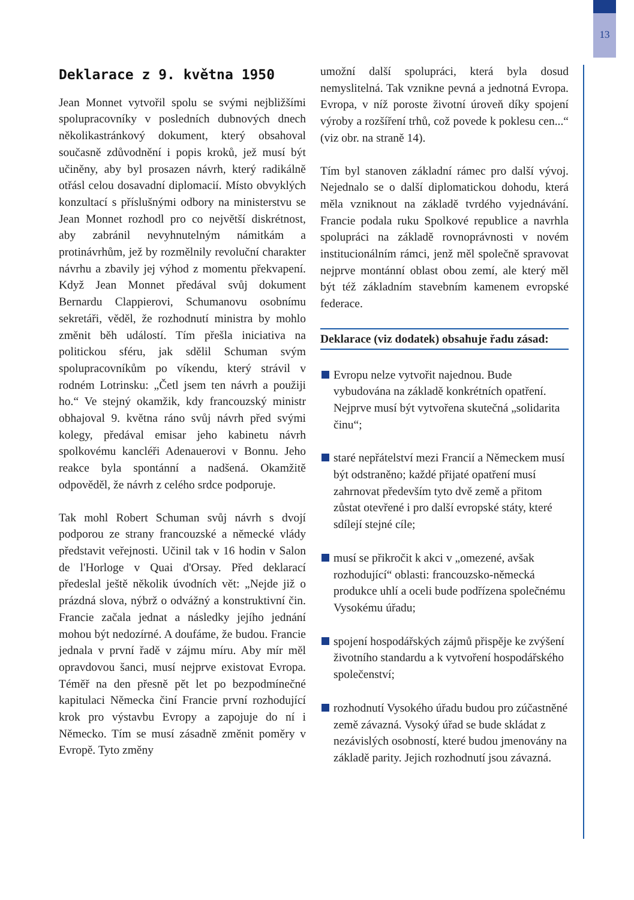13
Deklarace z 9. května 1950
Jean Monnet vytvořil spolu se svými nejbližšími spolupracovníky v posledních dubnových dnech několikastránkový dokument, který obsahoval současně zdůvodnění i popis kroků, jež musí být učiněny, aby byl prosazen návrh, který radikálně otřásl celou dosavadní diplomacií. Místo obvyklých konzultací s příslušnými odbory na ministerstvu se Jean Monnet rozhodl pro co největší diskrétnost, aby zabránil nevyhnutelným námitkám a protinávrhům, jež by rozmělnily revoluční charakter návrhu a zbavily jej výhod z momentu překvapení. Když Jean Monnet předával svůj dokument Bernardu Clappierovi, Schumanovu osobnímu sekretáři, věděl, že rozhodnutí ministra by mohlo změnit běh událostí. Tím přešla iniciativa na politickou sféru, jak sdělil Schuman svým spolupracovníkům po víkendu, který strávil v rodném Lotrinsku: „Četl jsem ten návrh a použiji ho.“ Ve stejný okamžik, kdy francouzský ministr obhajoval 9. května ráno svůj návrh před svými kolegy, předával emisar jeho kabinetu návrh spolkovému kancléři Adenauerovi v Bonnu. Jeho reakce byla spontánní a nadšená. Okamžitě odpověděl, že návrh z celého srdce podporuje.
Tak mohl Robert Schuman svůj návrh s dvojí podporou ze strany francouzské a německé vlády představit veřejnosti. Učinil tak v 16 hodin v Salon de l'Horloge v Quai d'Orsay. Před deklarací předeslal ještě několik úvodních vět: „Nejde již o prázdná slova, nýbrž o odvážný a konstruktivní čin. Francie začala jednat a následky jejího jednání mohou být nedozírné. A doufáme, že budou. Francie jednala v první řadě v zájmu míru. Aby mír měl opravdovou šanci, musí nejprve existovat Evropa. Téměř na den přesně pět let po bezpodmínečné kapitulaci Německa činí Francie první rozhodující krok pro výstavbu Evropy a zapojuje do ní i Německo. Tím se musí zásadně změnit poměry v Evropě. Tyto změny
umožní další spolupráci, která byla dosud nemyslitelná. Tak vznikne pevná a jednotná Evropa. Evropa, v níž poroste životní úroveň díky spojení výroby a rozšíření trhů, což povede k poklesu cen...“ (viz obr. na straně 14).
Tím byl stanoven základní rámec pro další vývoj. Nejednalo se o další diplomatickou dohodu, která měla vzniknout na základě tvrdého vyjednávání. Francie podala ruku Spolkové republice a navrhla spolupráci na základě rovnoprávnosti v novém institucionálním rámci, jenž měl společně spravovat nejprve montánní oblast obou zemí, ale který měl být též základním stavebním kamenem evropské federace.
Deklarace (viz dodatek) obsahuje řadu zásad:
Evropu nelze vytvořit najednou. Bude vybudována na základě konkrétních opatření. Nejprve musí být vytvořena skutečná „solidarita činu“;
staré nepřátelství mezi Francií a Německem musí být odstraněno; každé přijaté opatření musí zahrnovat především tyto dvě země a přitom zůstat otevřené i pro další evropské státy, které sdílejí stejné cíle;
musí se přikročit k akci v „omezené, avšak rozhodující“ oblasti: francouzsko-německá produkce uhlí a oceli bude podřízena společnému Vysokému úřadu;
spojení hospodářských zájmů přispěje ke zvýšení životního standardu a k vytvoření hospodářského společenství;
rozhodnutí Vysokého úřadu budou pro zúčastněné země závazná. Vysoký úřad se bude skládat z nezávislých osobností, které budou jmenovány na základě parity. Jejich rozhodnutí jsou závazná.